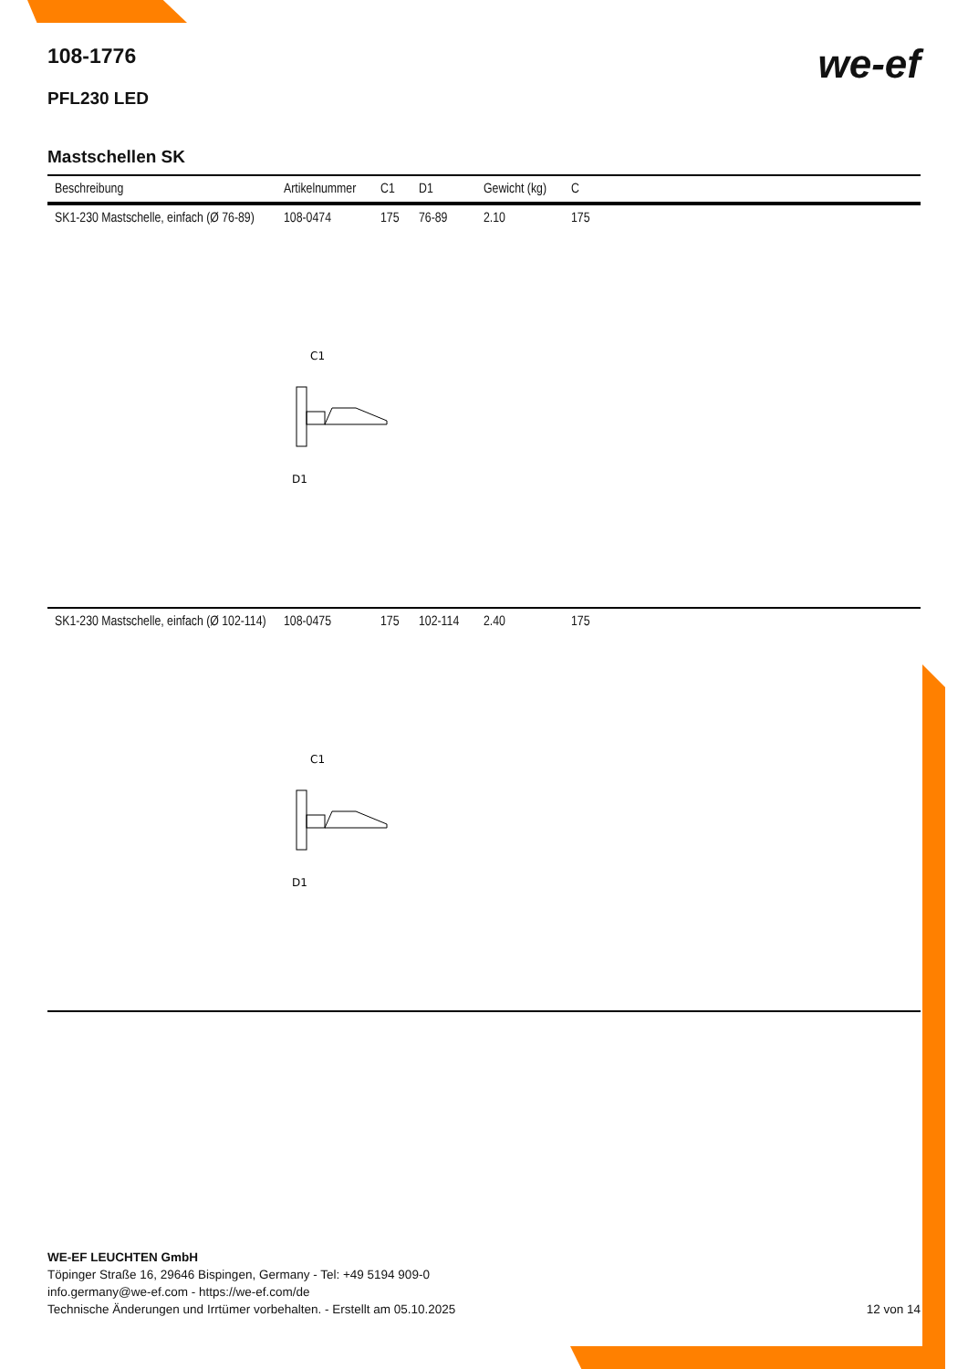108-1776
we-ef
PFL230 LED
Mastschellen SK
| Beschreibung | Artikelnummer | C1 | D1 | Gewicht (kg) | C |
| --- | --- | --- | --- | --- | --- |
| SK1-230 Mastschelle, einfach (Ø 76-89) | 108-0474 | 175 | 76-89 | 2.10 | 175 |
| C1 D1 | | | | | |
| SK1-230 Mastschelle, einfach (Ø 102-114) | 108-0475 | 175 | 102-114 | 2.40 | 175 |
| C1 D1 | | | | | |
WE-EF LEUCHTEN GmbH
Töpinger Straße 16, 29646 Bispingen, Germany - Tel: +49 5194 909-0
info.germany@we-ef.com - https://we-ef.com/de
Technische Änderungen und Irrtümer vorbehalten. - Erstellt am 05.10.2025
12 von 14